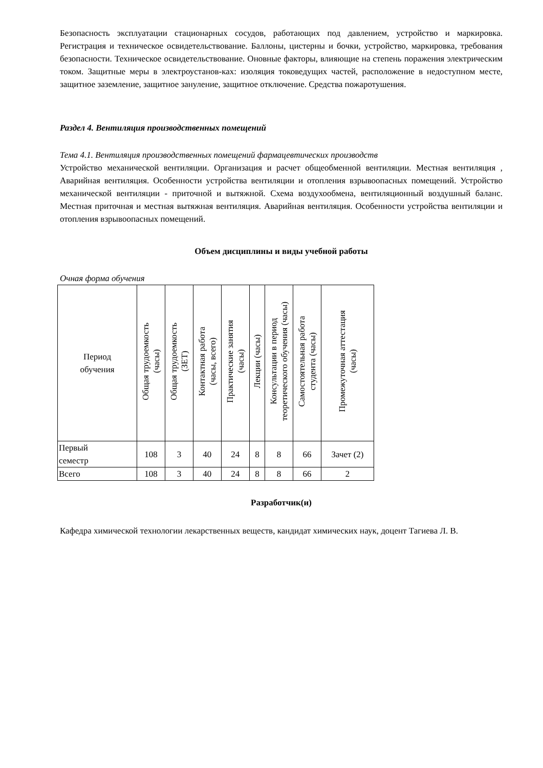Безопасность эксплуатации стационарных сосудов, работающих под давлением, устройство и маркировка. Регистрация и техническое освидетельствование. Баллоны, цистерны и бочки, устройство, маркировка, требования безопасности. Техническое освидетельствование. Оновные факторы, влияющие на степень поражения электрическим током. Защитные меры в электроустанов-ках: изоляция токоведущих частей, расположение в недоступном месте, защитное заземление, защитное зануление, защитное отключение. Средства пожаротушения.
Раздел 4. Вентиляция производственных помещений
Тема 4.1. Вентиляция производственных помещений фармацевтических производств
Устройство механической вентиляции. Организация и расчет общеобменной вентиляции. Местная вентиляция , Аварийная вентиляция. Особенности устройства вентиляции и отопления взрывоопасных помещений. Устройство механической вентиляции - приточной и вытяжной. Схема воздухообмена, вентиляционный воздушный баланс. Местная приточная и местная вытяжная вентиляция. Аварийная вентиляция. Особенности устройства вентиляции и отопления взрывоопасных помещений.
Объем дисциплины и виды учебной работы
Очная форма обучения
| Период обучения | Общая трудоемкость (часы) | Общая трудоемкость (ЗЕТ) | Контактная работа (часы, всего) | Практические занятия (часы) | Лекции (часы) | Консультации в период теоретического обучения (часы) | Самостоятельная работа студента (часы) | Промежуточная аттестация (часы) |
| --- | --- | --- | --- | --- | --- | --- | --- | --- |
| Первый семестр | 108 | 3 | 40 | 24 | 8 | 8 | 66 | Зачет (2) |
| Всего | 108 | 3 | 40 | 24 | 8 | 8 | 66 | 2 |
Разработчик(и)
Кафедра химической технологии лекарственных веществ, кандидат химических наук, доцент Тагиева Л. В.